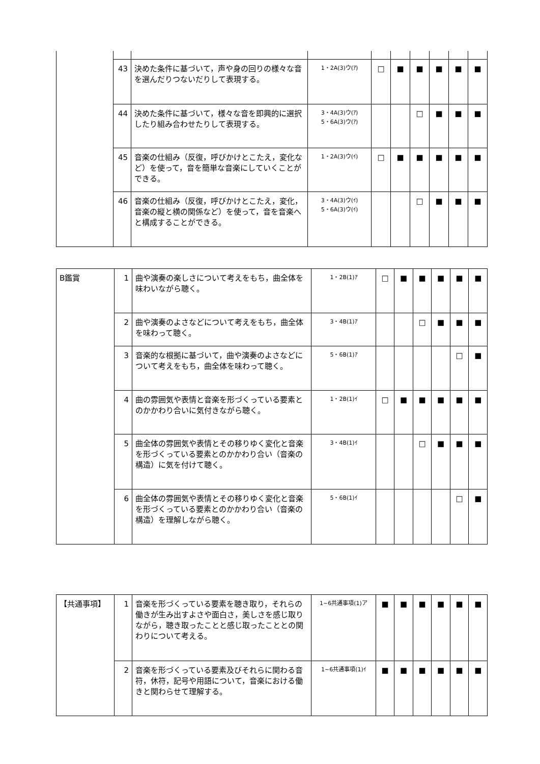| | 43 | 決めた条件に基づいて，声や身の回りの様々な音を選んだりつないだりして表現する。 | 1・2A(3)ウ(ｱ) | □ | ■ | ■ | ■ | ■ | ■ |
| | 44 | 決めた条件に基づいて，様々な音を即興的に選択したり組み合わせたりして表現する。 | 3・4A(3)ウ(ｱ) 5・6A(3)ウ(ｱ) | | | □ | ■ | ■ | ■ |
| | 45 | 音楽の仕組み（反復，呼びかけとこたえ，変化など）を使って，音を簡単な音楽にしていくことができる。 | 1・2A(3)ウ(ｲ) | □ | ■ | ■ | ■ | ■ | ■ |
| | 46 | 音楽の仕組み（反復，呼びかけとこたえ，変化，音楽の縦と横の関係など）を使って，音を音楽へと構成することができる。 | 3・4A(3)ウ(ｲ) 5・6A(3)ウ(ｲ) | | | □ | ■ | ■ | ■ |
| B鑑賞 | 1 | 曲や演奏の楽しさについて考えをもち，曲全体を味わいながら聴く。 | 1・2B(1)ｱ | □ | ■ | ■ | ■ | ■ | ■ |
| | 2 | 曲や演奏のよさなどについて考えをもち，曲全体を味わって聴く。 | 3・4B(1)ｱ | | | □ | ■ | ■ | ■ |
| | 3 | 音楽的な根拠に基づいて，曲や演奏のよさなどについて考えをもち，曲全体を味わって聴く。 | 5・6B(1)ｱ | | | | | □ | ■ |
| | 4 | 曲の雰囲気や表情と音楽を形づくっている要素とのかかわり合いに気付きながら聴く。 | 1・2B(1)ｲ | □ | ■ | ■ | ■ | ■ | ■ |
| | 5 | 曲全体の雰囲気や表情とその移りゆく変化と音楽を形づくっている要素とのかかわり合い（音楽の構造）に気を付けて聴く。 | 3・4B(1)ｲ | | | □ | ■ | ■ | ■ |
| | 6 | 曲全体の雰囲気や表情とその移りゆく変化と音楽を形づくっている要素とのかかわり合い（音楽の構造）を理解しながら聴く。 | 5・6B(1)ｲ | | | | | □ | ■ |
| 【共通事項】 | 1 | 音楽を形づくっている要素を聴き取り，それらの働きが生み出すよさや面白さ，美しさを感じ取りながら，聴き取ったことと感じ取ったこととの関わりについて考える。 | 1~6共通事項(1)ア | ■ | ■ | ■ | ■ | ■ | ■ |
| | 2 | 音楽を形づくっている要素及びそれらに関わる音符，休符，記号や用語について，音楽における働きと関わらせて理解する。 | 1~6共通事項(1)ｲ | ■ | ■ | ■ | ■ | ■ | ■ |